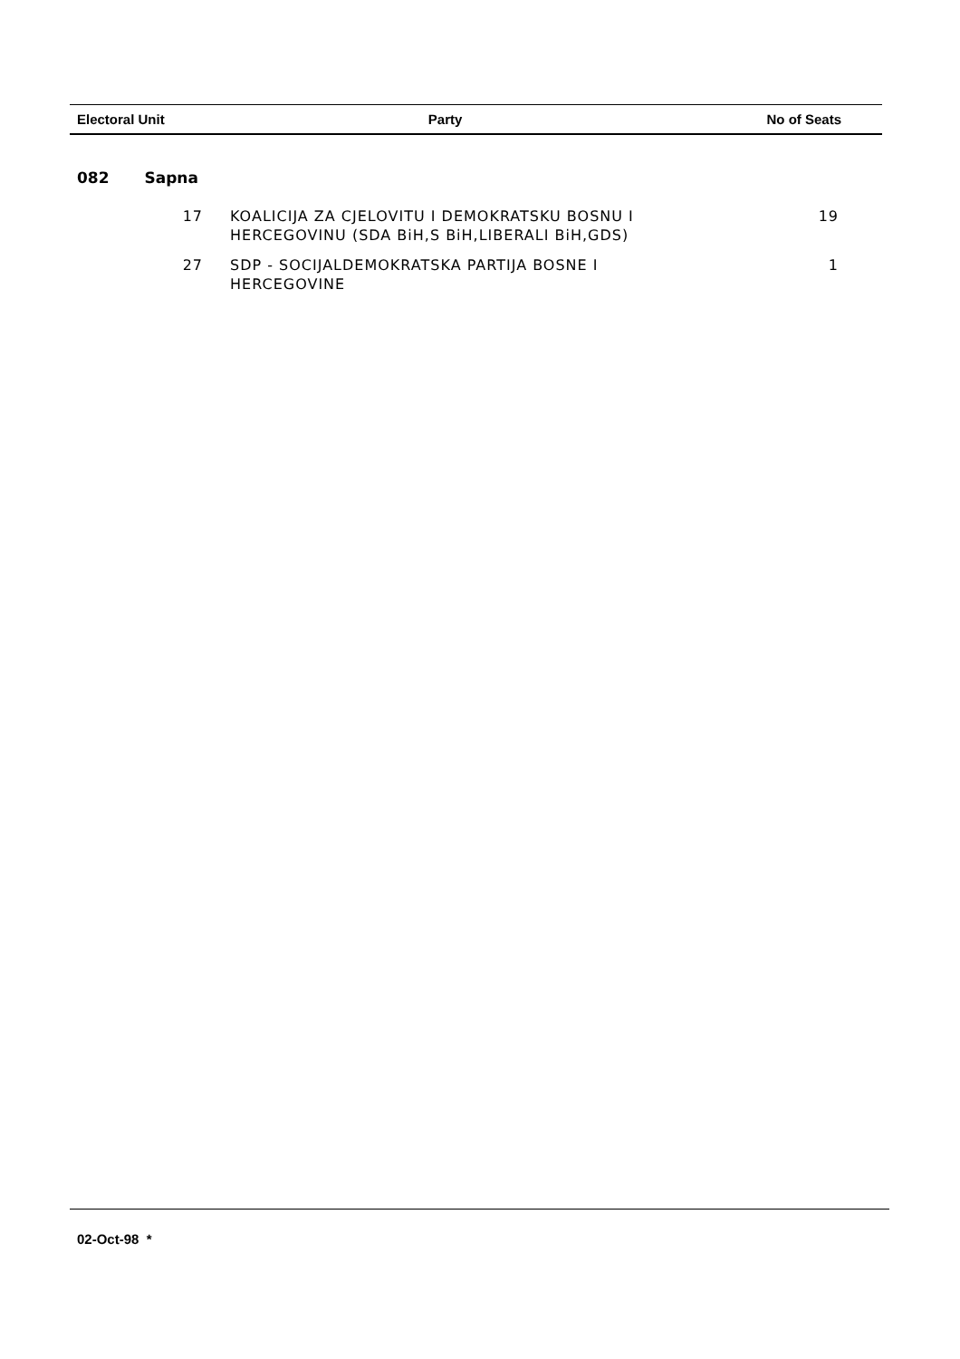| Electoral Unit | Party | No of Seats |
| --- | --- | --- |
082 Sapna
| 17 | KOALICIJA ZA CJELOVITU I DEMOKRATSKU BOSNU I HERCEGOVINU (SDA BiH,S BiH,LIBERALI BiH,GDS) | 19 |
| 27 | SDP - SOCIJALDEMOKRATSKA PARTIJA BOSNE I HERCEGOVINE | 1 |
02-Oct-98 *